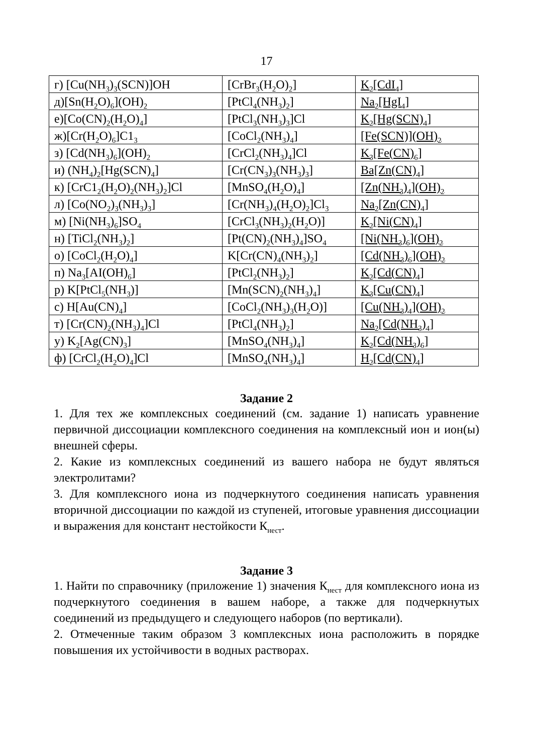17
| г) [Cu(NH<sub>3</sub>)<sub>3</sub>(SCN)]OH | [CrBr<sub>3</sub>(H<sub>2</sub>O)<sub>2</sub>] | K<sub>2</sub>[CdI<sub>4</sub>] |
| д)[Sn(H<sub>2</sub>O)<sub>6</sub>](OH)<sub>2</sub> | [PtCl<sub>4</sub>(NH<sub>3</sub>)<sub>2</sub>] | Na<sub>2</sub>[HgI<sub>4</sub>] |
| е)[Co(CN)<sub>2</sub>(H<sub>2</sub>O)<sub>4</sub>] | [PtCl<sub>3</sub>(NH<sub>3</sub>)<sub>3</sub>]Cl | K<sub>2</sub>[Hg(SCN)<sub>4</sub>] |
| ж)[Cr(H<sub>2</sub>O)<sub>6</sub>]C1<sub>3</sub> | [CoCl<sub>2</sub>(NH<sub>3</sub>)<sub>4</sub>] | [Fe(SCN)](OH)<sub>2</sub> |
| з) [Cd(NH<sub>3</sub>)<sub>6</sub>](OH)<sub>2</sub> | [CrCl<sub>2</sub>(NH<sub>3</sub>)<sub>4</sub>]Cl | K<sub>3</sub>[Fe(CN)<sub>6</sub>] |
| и) (NH<sub>4</sub>)<sub>2</sub>[Hg(SCN)<sub>4</sub>] | [Cr(CN<sub>3</sub>)<sub>3</sub>(NH<sub>3</sub>)<sub>3</sub>] | Ba[Zn(CN)<sub>4</sub>] |
| к) [CrC1<sub>2</sub>(H<sub>2</sub>O)<sub>2</sub>(NH<sub>3</sub>)<sub>2</sub>]Cl | [MnSO<sub>4</sub>(H<sub>2</sub>O)<sub>4</sub>] | [Zn(NH<sub>3</sub>)<sub>4</sub>](OH)<sub>2</sub> |
| л) [Co(NO<sub>2</sub>)<sub>3</sub>(NH<sub>3</sub>)<sub>3</sub>] | [Cr(NH<sub>3</sub>)<sub>4</sub>(H<sub>2</sub>O)<sub>2</sub>]Cl<sub>3</sub> | Na<sub>2</sub>[Zn(CN)<sub>4</sub>] |
| м) [Ni(NH<sub>3</sub>)<sub>6</sub>]SO<sub>4</sub> | [CrCl<sub>3</sub>(NH<sub>3</sub>)<sub>2</sub>(H<sub>2</sub>O)] | K<sub>2</sub>[Ni(CN)<sub>4</sub>] |
| н) [TiCl<sub>2</sub>(NH<sub>3</sub>)<sub>2</sub>] | [Pt(CN)<sub>2</sub>(NH<sub>3</sub>)<sub>4</sub>]SO<sub>4</sub> | [Ni(NH<sub>3</sub>)<sub>6</sub>](OH)<sub>2</sub> |
| о) [CoCl<sub>2</sub>(H<sub>2</sub>O)<sub>4</sub>] | K[Cr(CN)<sub>4</sub>(NH<sub>3</sub>)<sub>2</sub>] | [Cd(NH<sub>3</sub>)<sub>6</sub>](OH)<sub>2</sub> |
| п) Na<sub>3</sub>[AI(OH)<sub>6</sub>] | [PtCl<sub>2</sub>(NH<sub>3</sub>)<sub>2</sub>] | K<sub>2</sub>[Cd(CN)<sub>4</sub>] |
| р) K[PtCl<sub>5</sub>(NH<sub>3</sub>)] | [Mn(SCN)<sub>2</sub>(NH<sub>3</sub>)<sub>4</sub>] | K<sub>3</sub>[Cu(CN)<sub>4</sub>] |
| с) H[Au(CN)<sub>4</sub>] | [CoCl<sub>2</sub>(NH<sub>3</sub>)<sub>3</sub>(H<sub>2</sub>O)] | [Cu(NH<sub>3</sub>)<sub>4</sub>](OH)<sub>2</sub> |
| т) [Cr(CN)<sub>2</sub>(NH<sub>3</sub>)<sub>4</sub>]Cl | [PtCl<sub>4</sub>(NH<sub>3</sub>)<sub>2</sub>] | Na<sub>2</sub>[Cd(NH<sub>3</sub>)<sub>4</sub>] |
| у) K<sub>2</sub>[Ag(CN)<sub>3</sub>] | [MnSO<sub>4</sub>(NH<sub>3</sub>)<sub>4</sub>] | K<sub>2</sub>[Cd(NH<sub>3</sub>)<sub>6</sub>] |
| ф) [CrCl<sub>2</sub>(H<sub>2</sub>O)<sub>4</sub>]Cl | [MnSO<sub>4</sub>(NH<sub>3</sub>)<sub>4</sub>] | H<sub>2</sub>[Cd(CN)<sub>4</sub>] |
Задание 2
1. Для тех же комплексных соединений (см. задание 1) написать уравнение первичной диссоциации комплексного соединения на комплексный ион и ион(ы) внешней сферы.
2. Какие из комплексных соединений из вашего набора не будут являться электролитами?
3. Для комплексного иона из подчеркнутого соединения написать уравнения вторичной диссоциации по каждой из ступеней, итоговые уравнения диссоциации и выражения для констант нестойкости К<sub>нест</sub>.
Задание 3
1. Найти по справочнику (приложение 1) значения К<sub>нест</sub> для комплексного иона из подчеркнутого соединения в вашем наборе, а также для подчеркнутых соединений из предыдущего и следующего наборов (по вертикали).
2. Отмеченные таким образом 3 комплексных иона расположить в порядке повышения их устойчивости в водных растворах.